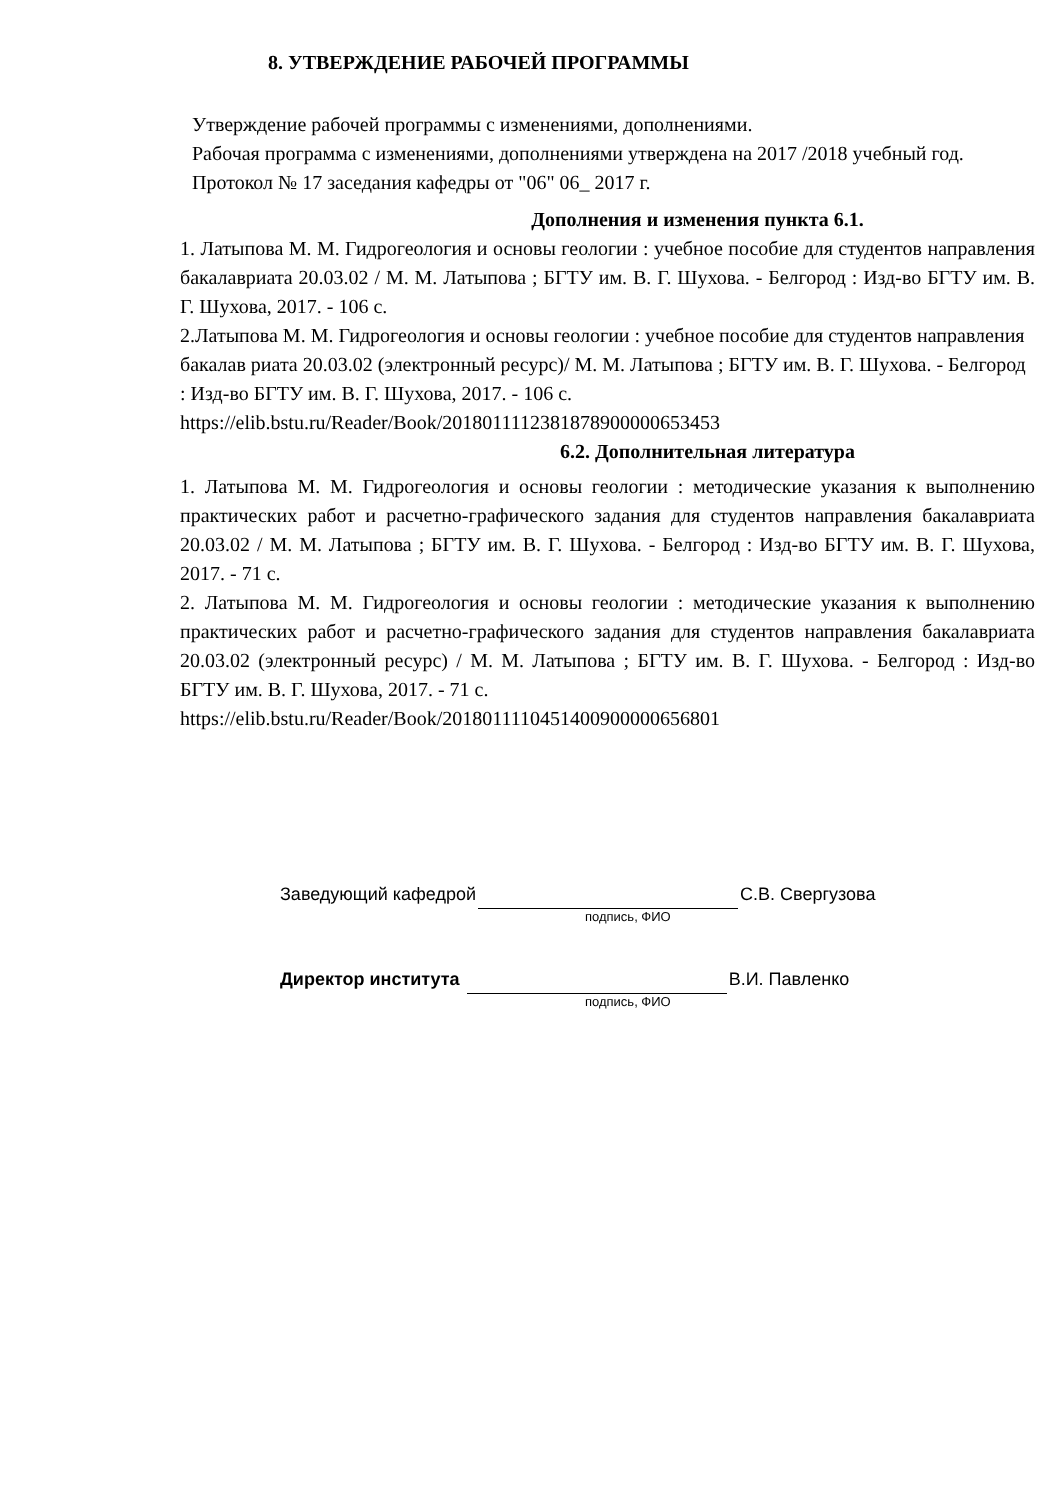8. УТВЕРЖДЕНИЕ РАБОЧЕЙ ПРОГРАММЫ
Утверждение рабочей программы с изменениями, дополнениями.
Рабочая программа с изменениями, дополнениями утверждена на 2017 /2018 учебный год. Протокол № 17 заседания кафедры от "06" 06_ 2017 г.
Дополнения и изменения пункта 6.1.
1. Латыпова М. М. Гидрогеология и основы геологии : учебное пособие для студентов направления бакалавриата 20.03.02 / М. М. Латыпова ; БГТУ им. В. Г. Шухова. - Белгород : Изд-во БГТУ им. В. Г. Шухова, 2017. - 106 с.
2.Латыпова М. М. Гидрогеология и основы геологии : учебное пособие для студентов направления бакалав риата 20.03.02 (электронный ресурс)/ М. М. Латыпова ; БГТУ им. В. Г. Шухова. - Белгород : Изд-во БГТУ им. В. Г. Шухова, 2017. - 106 с.
https://elib.bstu.ru/Reader/Book/2018011112381878900000653453
6.2. Дополнительная литература
1. Латыпова М. М. Гидрогеология и основы геологии : методические указания к выполнению практических работ и расчетно-графического задания для студентов направления бакалавриата 20.03.02 / М. М. Латыпова ; БГТУ им. В. Г. Шухова. - Белгород : Изд-во БГТУ им. В. Г. Шухова, 2017. - 71 с.
2. Латыпова М. М. Гидрогеология и основы геологии : методические указания к выполнению практических работ и расчетно-графического задания для студентов направления бакалавриата 20.03.02 (электронный ресурс) / М. М. Латыпова ; БГТУ им. В. Г. Шухова. - Белгород : Изд-во БГТУ им. В. Г. Шухова, 2017. - 71 с.
https://elib.bstu.ru/Reader/Book/2018011110451400900000656801
Заведующий кафедрой С.В. Свергузова
подпись, ФИО
Директор института В.И. Павленко
подпись, ФИО